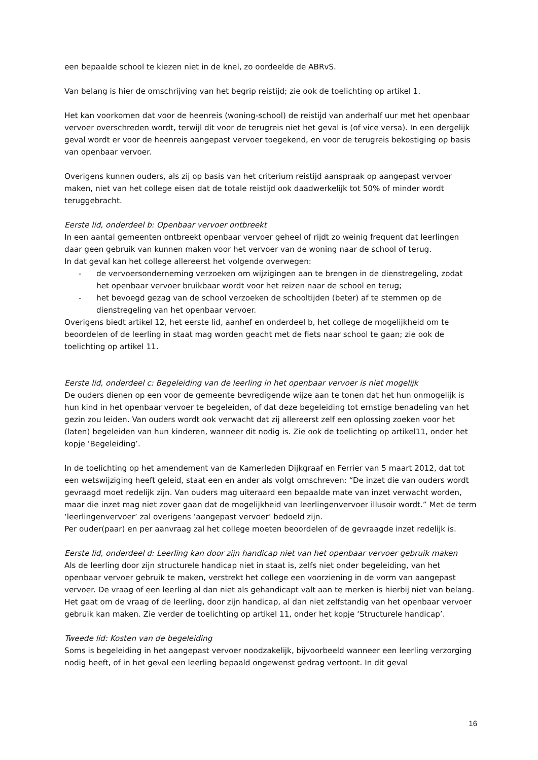een bepaalde school te kiezen niet in de knel, zo oordeelde de ABRvS.
Van belang is hier de omschrijving van het begrip reistijd; zie ook de toelichting op artikel 1.
Het kan voorkomen dat voor de heenreis (woning-school) de reistijd van anderhalf uur met het openbaar vervoer overschreden wordt, terwijl dit voor de terugreis niet het geval is (of vice versa). In een dergelijk geval wordt er voor de heenreis aangepast vervoer toegekend, en voor de terugreis bekostiging op basis van openbaar vervoer.
Overigens kunnen ouders, als zij op basis van het criterium reistijd aanspraak op aangepast vervoer maken, niet van het college eisen dat de totale reistijd ook daadwerkelijk tot 50% of minder wordt teruggebracht.
Eerste lid, onderdeel b: Openbaar vervoer ontbreekt
In een aantal gemeenten ontbreekt openbaar vervoer geheel of rijdt zo weinig frequent dat leerlingen daar geen gebruik van kunnen maken voor het vervoer van de woning naar de school of terug.
In dat geval kan het college allereerst het volgende overwegen:
- de vervoersonderneming verzoeken om wijzigingen aan te brengen in de dienstregeling, zodat het openbaar vervoer bruikbaar wordt voor het reizen naar de school en terug;
- het bevoegd gezag van de school verzoeken de schooltijden (beter) af te stemmen op de dienstregeling van het openbaar vervoer.
Overigens biedt artikel 12, het eerste lid, aanhef en onderdeel b, het college de mogelijkheid om te beoordelen of de leerling in staat mag worden geacht met de fiets naar school te gaan; zie ook de toelichting op artikel 11.
Eerste lid, onderdeel c: Begeleiding van de leerling in het openbaar vervoer is niet mogelijk
De ouders dienen op een voor de gemeente bevredigende wijze aan te tonen dat het hun onmogelijk is hun kind in het openbaar vervoer te begeleiden, of dat deze begeleiding tot ernstige benadeling van het gezin zou leiden. Van ouders wordt ook verwacht dat zij allereerst zelf een oplossing zoeken voor het (laten) begeleiden van hun kinderen, wanneer dit nodig is. Zie ook de toelichting op artikel11, onder het kopje ‘Begeleiding’.
In de toelichting op het amendement van de Kamerleden Dijkgraaf en Ferrier van 5 maart 2012, dat tot een wetswijziging heeft geleid, staat een en ander als volgt omschreven: “De inzet die van ouders wordt gevraagd moet redelijk zijn. Van ouders mag uiteraard een bepaalde mate van inzet verwacht worden, maar die inzet mag niet zover gaan dat de mogelijkheid van leerlingenvervoer illusoir wordt.” Met de term ‘leerlingenvervoer’ zal overigens ‘aangepast vervoer’ bedoeld zijn.
Per ouder(paar) en per aanvraag zal het college moeten beoordelen of de gevraagde inzet redelijk is.
Eerste lid, onderdeel d: Leerling kan door zijn handicap niet van het openbaar vervoer gebruik maken
Als de leerling door zijn structurele handicap niet in staat is, zelfs niet onder begeleiding, van het openbaar vervoer gebruik te maken, verstrekt het college een voorziening in de vorm van aangepast vervoer. De vraag of een leerling al dan niet als gehandicapt valt aan te merken is hierbij niet van belang. Het gaat om de vraag of de leerling, door zijn handicap, al dan niet zelfstandig van het openbaar vervoer gebruik kan maken. Zie verder de toelichting op artikel 11, onder het kopje ‘Structurele handicap’.
Tweede lid: Kosten van de begeleiding
Soms is begeleiding in het aangepast vervoer noodzakelijk, bijvoorbeeld wanneer een leerling verzorging nodig heeft, of in het geval een leerling bepaald ongewenst gedrag vertoont. In dit geval
16